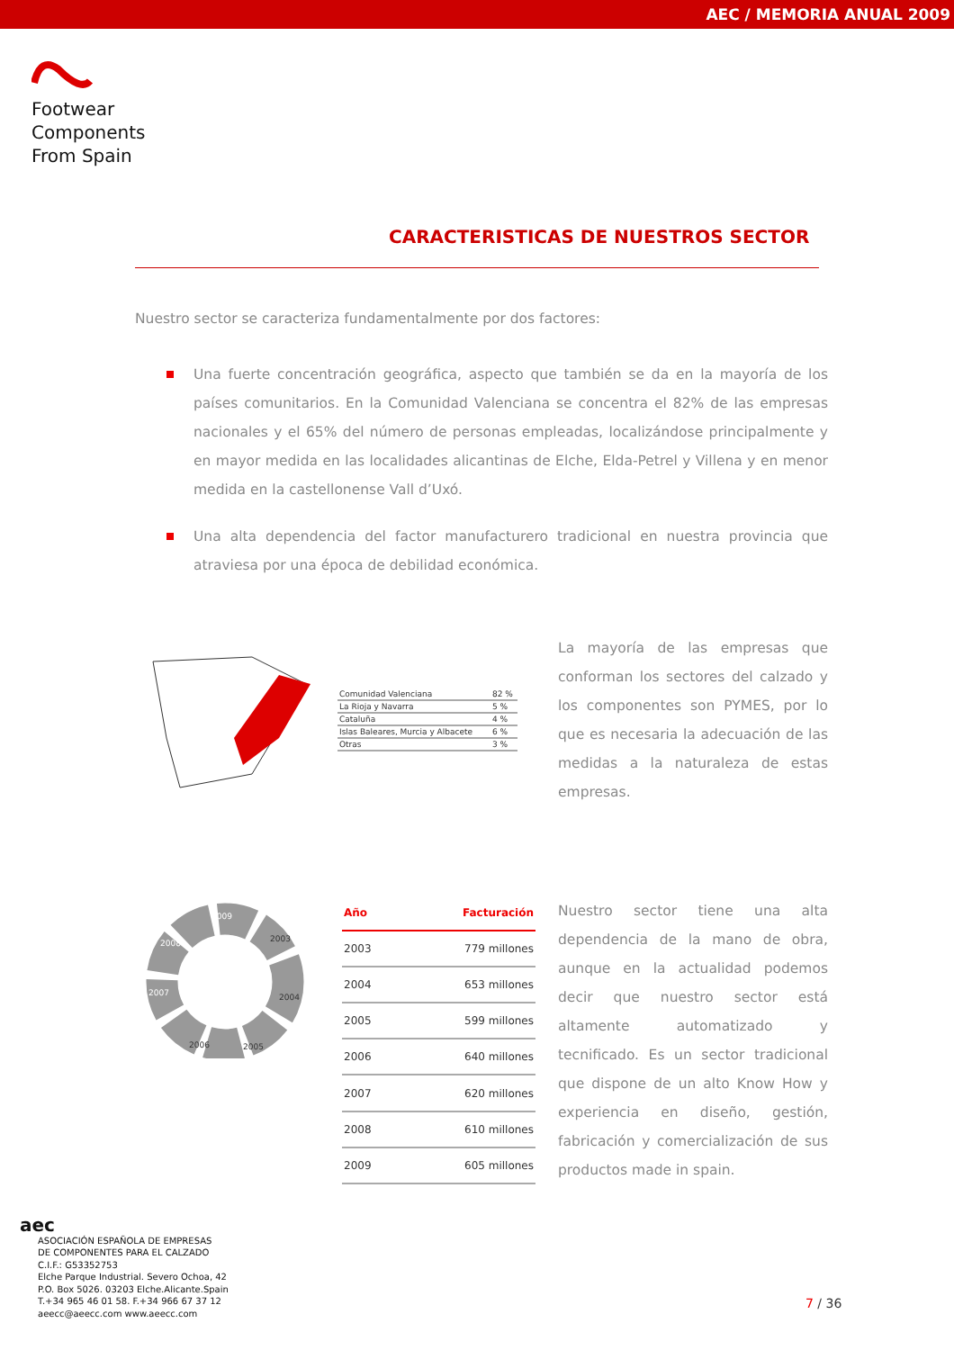AEC / MEMORIA ANUAL 2009
Footwear
Components
From Spain
CARACTERISTICAS DE NUESTROS SECTOR
Nuestro sector se caracteriza fundamentalmente por dos factores:
Una fuerte concentración geográfica, aspecto que también se da en la mayoría de los países comunitarios. En la Comunidad Valenciana se concentra el 82% de las empresas nacionales y el 65% del número de personas empleadas, localizándose principalmente y en mayor medida en las localidades alicantinas de Elche, Elda-Petrel y Villena y en menor medida en la castellonense Vall d’Uxó.
Una alta dependencia del factor manufacturero tradicional en nuestra provincia que atraviesa por una época de debilidad económica.
| Comunidad Valenciana | 82 % |
| La Rioja y Navarra | 5 % |
| Cataluña | 4 % |
| Islas Baleares, Murcia y Albacete | 6 % |
| Otras | 3 % |
La mayoría de las empresas que conforman los sectores del calzado y los componentes son PYMES, por lo que es necesaria la adecuación de las medidas a la naturaleza de estas empresas.
2009
2003
2004
2005
2006
2007
2008
| Año | Facturación |
| --- | --- |
| 2003 | 779 millones |
| 2004 | 653 millones |
| 2005 | 599 millones |
| 2006 | 640 millones |
| 2007 | 620 millones |
| 2008 | 610 millones |
| 2009 | 605 millones |
Nuestro sector tiene una alta dependencia de la mano de obra, aunque en la actualidad podemos decir que nuestro sector está altamente automatizado y tecnificado. Es un sector tradicional que dispone de un alto Know How y experiencia en diseño, gestión, fabricación y comercialización de sus productos made in spain.
aec
ASOCIACIÓN ESPAÑOLA DE EMPRESAS
DE COMPONENTES PARA EL CALZADO
C.I.F.: G53352753
Elche Parque Industrial. Severo Ochoa, 42
P.O. Box 5026. 03203 Elche.Alicante.Spain
T.+34 965 46 01 58. F.+34 966 67 37 12
aeecc@aeecc.com www.aeecc.com
7 / 36